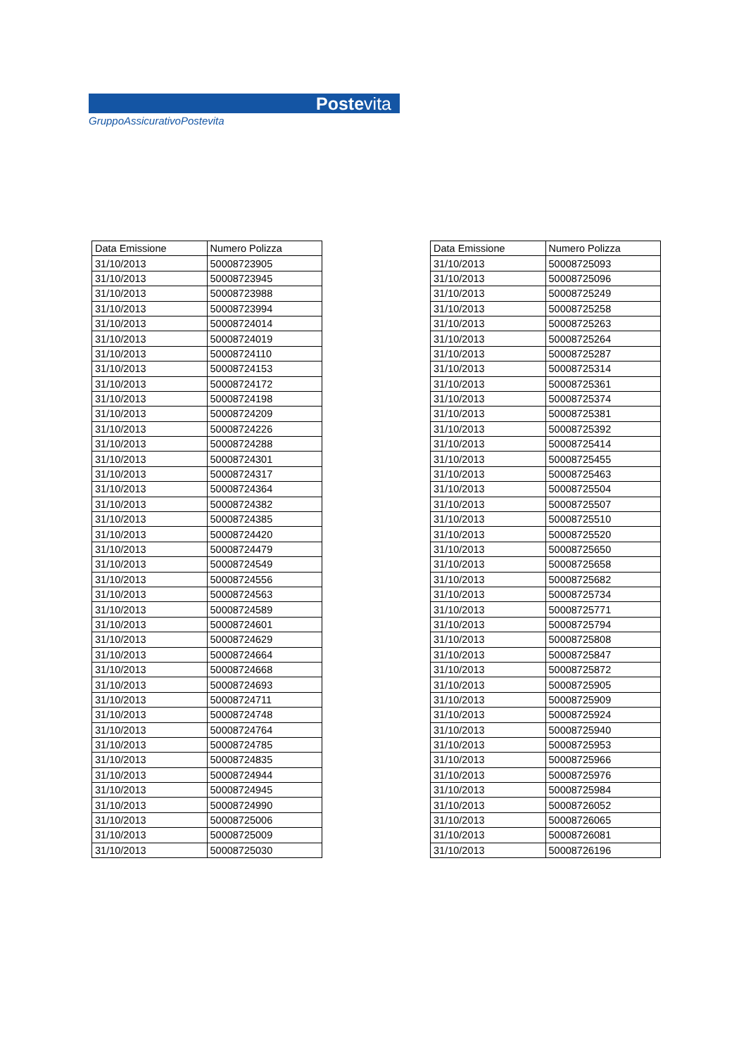Postevita
GruppoAssicurativoPostevita
| Data Emissione | Numero Polizza |
| --- | --- |
| 31/10/2013 | 50008723905 |
| 31/10/2013 | 50008723945 |
| 31/10/2013 | 50008723988 |
| 31/10/2013 | 50008723994 |
| 31/10/2013 | 50008724014 |
| 31/10/2013 | 50008724019 |
| 31/10/2013 | 50008724110 |
| 31/10/2013 | 50008724153 |
| 31/10/2013 | 50008724172 |
| 31/10/2013 | 50008724198 |
| 31/10/2013 | 50008724209 |
| 31/10/2013 | 50008724226 |
| 31/10/2013 | 50008724288 |
| 31/10/2013 | 50008724301 |
| 31/10/2013 | 50008724317 |
| 31/10/2013 | 50008724364 |
| 31/10/2013 | 50008724382 |
| 31/10/2013 | 50008724385 |
| 31/10/2013 | 50008724420 |
| 31/10/2013 | 50008724479 |
| 31/10/2013 | 50008724549 |
| 31/10/2013 | 50008724556 |
| 31/10/2013 | 50008724563 |
| 31/10/2013 | 50008724589 |
| 31/10/2013 | 50008724601 |
| 31/10/2013 | 50008724629 |
| 31/10/2013 | 50008724664 |
| 31/10/2013 | 50008724668 |
| 31/10/2013 | 50008724693 |
| 31/10/2013 | 50008724711 |
| 31/10/2013 | 50008724748 |
| 31/10/2013 | 50008724764 |
| 31/10/2013 | 50008724785 |
| 31/10/2013 | 50008724835 |
| 31/10/2013 | 50008724944 |
| 31/10/2013 | 50008724945 |
| 31/10/2013 | 50008724990 |
| 31/10/2013 | 50008725006 |
| 31/10/2013 | 50008725009 |
| 31/10/2013 | 50008725030 |
| Data Emissione | Numero Polizza |
| --- | --- |
| 31/10/2013 | 50008725093 |
| 31/10/2013 | 50008725096 |
| 31/10/2013 | 50008725249 |
| 31/10/2013 | 50008725258 |
| 31/10/2013 | 50008725263 |
| 31/10/2013 | 50008725264 |
| 31/10/2013 | 50008725287 |
| 31/10/2013 | 50008725314 |
| 31/10/2013 | 50008725361 |
| 31/10/2013 | 50008725374 |
| 31/10/2013 | 50008725381 |
| 31/10/2013 | 50008725392 |
| 31/10/2013 | 50008725414 |
| 31/10/2013 | 50008725455 |
| 31/10/2013 | 50008725463 |
| 31/10/2013 | 50008725504 |
| 31/10/2013 | 50008725507 |
| 31/10/2013 | 50008725510 |
| 31/10/2013 | 50008725520 |
| 31/10/2013 | 50008725650 |
| 31/10/2013 | 50008725658 |
| 31/10/2013 | 50008725682 |
| 31/10/2013 | 50008725734 |
| 31/10/2013 | 50008725771 |
| 31/10/2013 | 50008725794 |
| 31/10/2013 | 50008725808 |
| 31/10/2013 | 50008725847 |
| 31/10/2013 | 50008725872 |
| 31/10/2013 | 50008725905 |
| 31/10/2013 | 50008725909 |
| 31/10/2013 | 50008725924 |
| 31/10/2013 | 50008725940 |
| 31/10/2013 | 50008725953 |
| 31/10/2013 | 50008725966 |
| 31/10/2013 | 50008725976 |
| 31/10/2013 | 50008725984 |
| 31/10/2013 | 50008726052 |
| 31/10/2013 | 50008726065 |
| 31/10/2013 | 50008726081 |
| 31/10/2013 | 50008726196 |